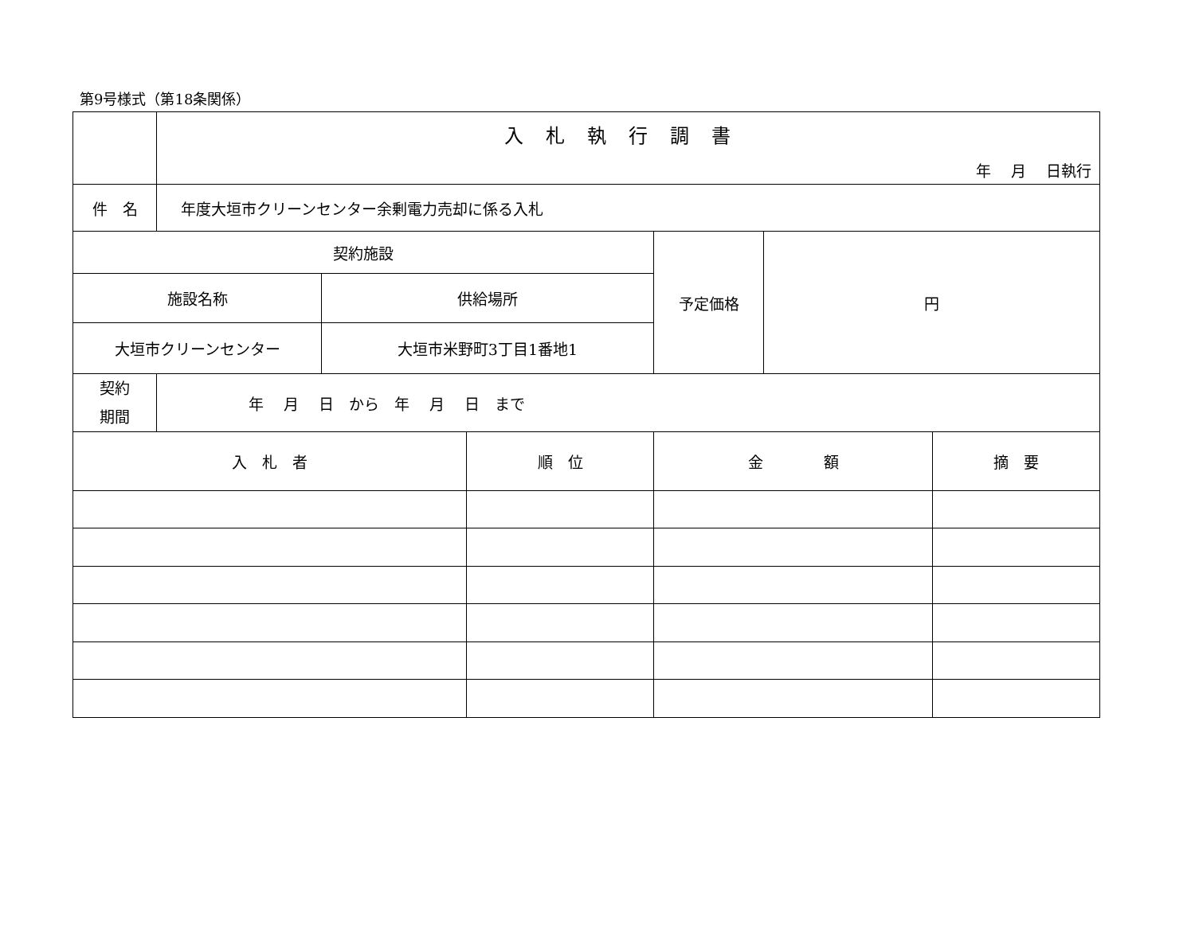第9号様式（第18条関係）
| | 入札執行調書 年 月 日執行 | | | | | |
| 件 名 | 年度大垣市クリーンセンター余剰電力売却に係る入札 | | | | | |
| 契約施設 | | | | 予定価格 | 円 | |
| 施設名称 | | 供給場所 | | | | |
| 大垣市クリーンセンター | | 大垣市米野町3丁目1番地1 | | | | |
| 契約 期間 | 年 月 日 から 年 月 日 まで | | | | | |
| 入 札 者 | | | 順 位 | 金 額 | | 摘 要 |